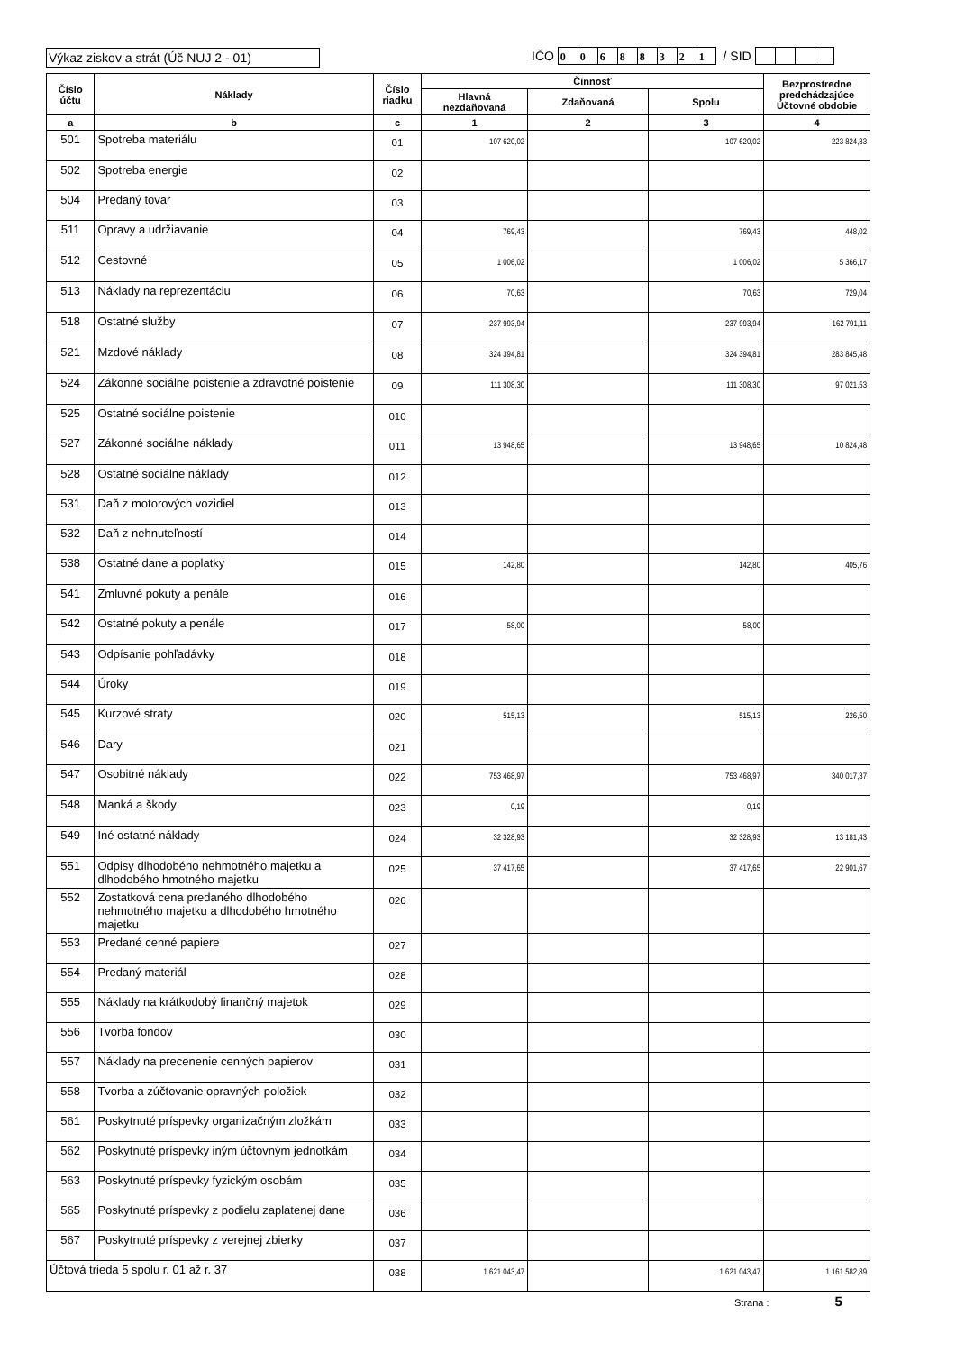Výkaz ziskov a strát (Úč NUJ 2 - 01)
IČO 00688321 / SID
| Číslo účtu | Náklady | Číslo riadku | Činnosť | | | Bezprostredne predchádzajúce Účtovné obdobie |
| --- | --- | --- | --- | --- | --- | --- |
| | | | Hlavná nezdaňovaná | Zdaňovaná | Spolu | |
| a | b | c | 1 | 2 | 3 | 4 |
| 501 | Spotreba materiálu | 01 | 107 620,02 | | 107 620,02 | 223 824,33 |
| 502 | Spotreba energie | 02 | | | | |
| 504 | Predaný tovar | 03 | | | | |
| 511 | Opravy a udržiavanie | 04 | 769,43 | | 769,43 | 448,02 |
| 512 | Cestovné | 05 | 1 006,02 | | 1 006,02 | 5 366,17 |
| 513 | Náklady na reprezentáciu | 06 | 70,63 | | 70,63 | 729,04 |
| 518 | Ostatné služby | 07 | 237 993,94 | | 237 993,94 | 162 791,11 |
| 521 | Mzdové náklady | 08 | 324 394,81 | | 324 394,81 | 283 845,48 |
| 524 | Zákonné sociálne poistenie a zdravotné poistenie | 09 | 111 308,30 | | 111 308,30 | 97 021,53 |
| 525 | Ostatné sociálne poistenie | 010 | | | | |
| 527 | Zákonné sociálne náklady | 011 | 13 948,65 | | 13 948,65 | 10 824,48 |
| 528 | Ostatné sociálne náklady | 012 | | | | |
| 531 | Daň z motorových vozidiel | 013 | | | | |
| 532 | Daň z nehnuteľností | 014 | | | | |
| 538 | Ostatné dane a poplatky | 015 | 142,80 | | 142,80 | 405,76 |
| 541 | Zmluvné pokuty a penále | 016 | | | | |
| 542 | Ostatné pokuty a penále | 017 | 58,00 | | 58,00 | |
| 543 | Odpísanie pohľadávky | 018 | | | | |
| 544 | Úroky | 019 | | | | |
| 545 | Kurzové straty | 020 | 515,13 | | 515,13 | 226,50 |
| 546 | Dary | 021 | | | | |
| 547 | Osobitné náklady | 022 | 753 468,97 | | 753 468,97 | 340 017,37 |
| 548 | Manká a škody | 023 | 0,19 | | 0,19 | |
| 549 | Iné ostatné náklady | 024 | 32 328,93 | | 32 328,93 | 13 181,43 |
| 551 | Odpisy dlhodobého nehmotného majetku a dlhodobého hmotného majetku | 025 | 37 417,65 | | 37 417,65 | 22 901,67 |
| 552 | Zostatková cena predaného dlhodobého nehmotného majetku a dlhodobého hmotného majetku | 026 | | | | |
| 553 | Predané cenné papiere | 027 | | | | |
| 554 | Predaný materiál | 028 | | | | |
| 555 | Náklady na krátkodobý finančný majetok | 029 | | | | |
| 556 | Tvorba fondov | 030 | | | | |
| 557 | Náklady na precenenie cenných papierov | 031 | | | | |
| 558 | Tvorba a zúčtovanie opravných položiek | 032 | | | | |
| 561 | Poskytnuté príspevky organizačným zložkám | 033 | | | | |
| 562 | Poskytnuté príspevky iným účtovným jednotkám | 034 | | | | |
| 563 | Poskytnuté príspevky fyzickým osobám | 035 | | | | |
| 565 | Poskytnuté príspevky z podielu zaplatenej dane | 036 | | | | |
| 567 | Poskytnuté príspevky z verejnej zbierky | 037 | | | | |
| Účtová trieda 5 spolu r. 01 až r. 37 | | 038 | 1 621 043,47 | | 1 621 043,47 | 1 161 582,89 |
Strana : 5